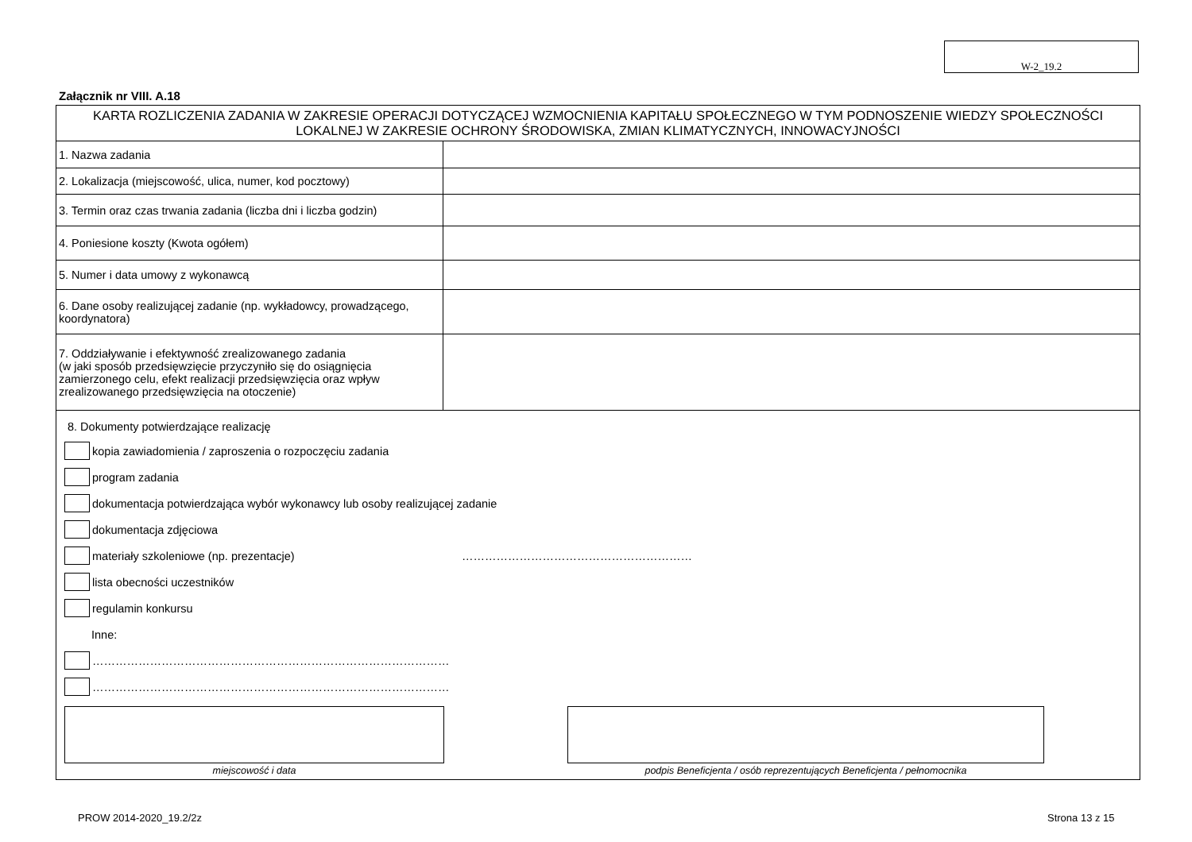W-2_19.2
Załącznik nr VIII. A.18
| KARTA ROZLICZENIA ZADANIA W ZAKRESIE OPERACJI DOTYCZĄCEJ WZMOCNIENIA KAPITAŁU SPOŁECZNEGO W TYM PODNOSZENIE WIEDZY SPOŁECZNOŚCI LOKALNEJ W ZAKRESIE OCHRONY ŚRODOWISKA, ZMIAN KLIMATYCZNYCH, INNOWACYJNOŚCI | |
| 1. Nazwa zadania | |
| 2. Lokalizacja (miejscowość, ulica, numer, kod pocztowy) | |
| 3. Termin oraz czas trwania zadania (liczba dni i liczba godzin) | |
| 4. Poniesione koszty (Kwota ogółem) | |
| 5. Numer i data umowy z wykonawcą | |
| 6. Dane osoby realizującej zadanie (np. wykładowcy, prowadzącego, koordynatora) | |
| 7. Oddziaływanie i efektywność zrealizowanego zadania (w jaki sposób przedsięwzięcie przyczyniło się do osiągnięcia zamierzonego celu, efekt realizacji przedsięwzięcia oraz wpływ zrealizowanego przedsięwzięcia na otoczenie) | |
| 8. Dokumenty potwierdzające realizację kopia zawiadomienia / zaproszenia o rozpoczęciu zadania program zadania dokumentacja potwierdzająca wybór wykonawcy lub osoby realizującej zadanie dokumentacja zdjęciowa materiały szkoleniowe (np. prezentacje) …………………………………………………… lista obecności uczestników regulamin konkursu Inne: ………………………………………………………………………………… ………………………………………………………………………………… miejscowość i data podpis Beneficjenta / osób reprezentujących Beneficjenta / pełnomocnika | |
PROW 2014-2020_19.2/2z Strona 13 z 15